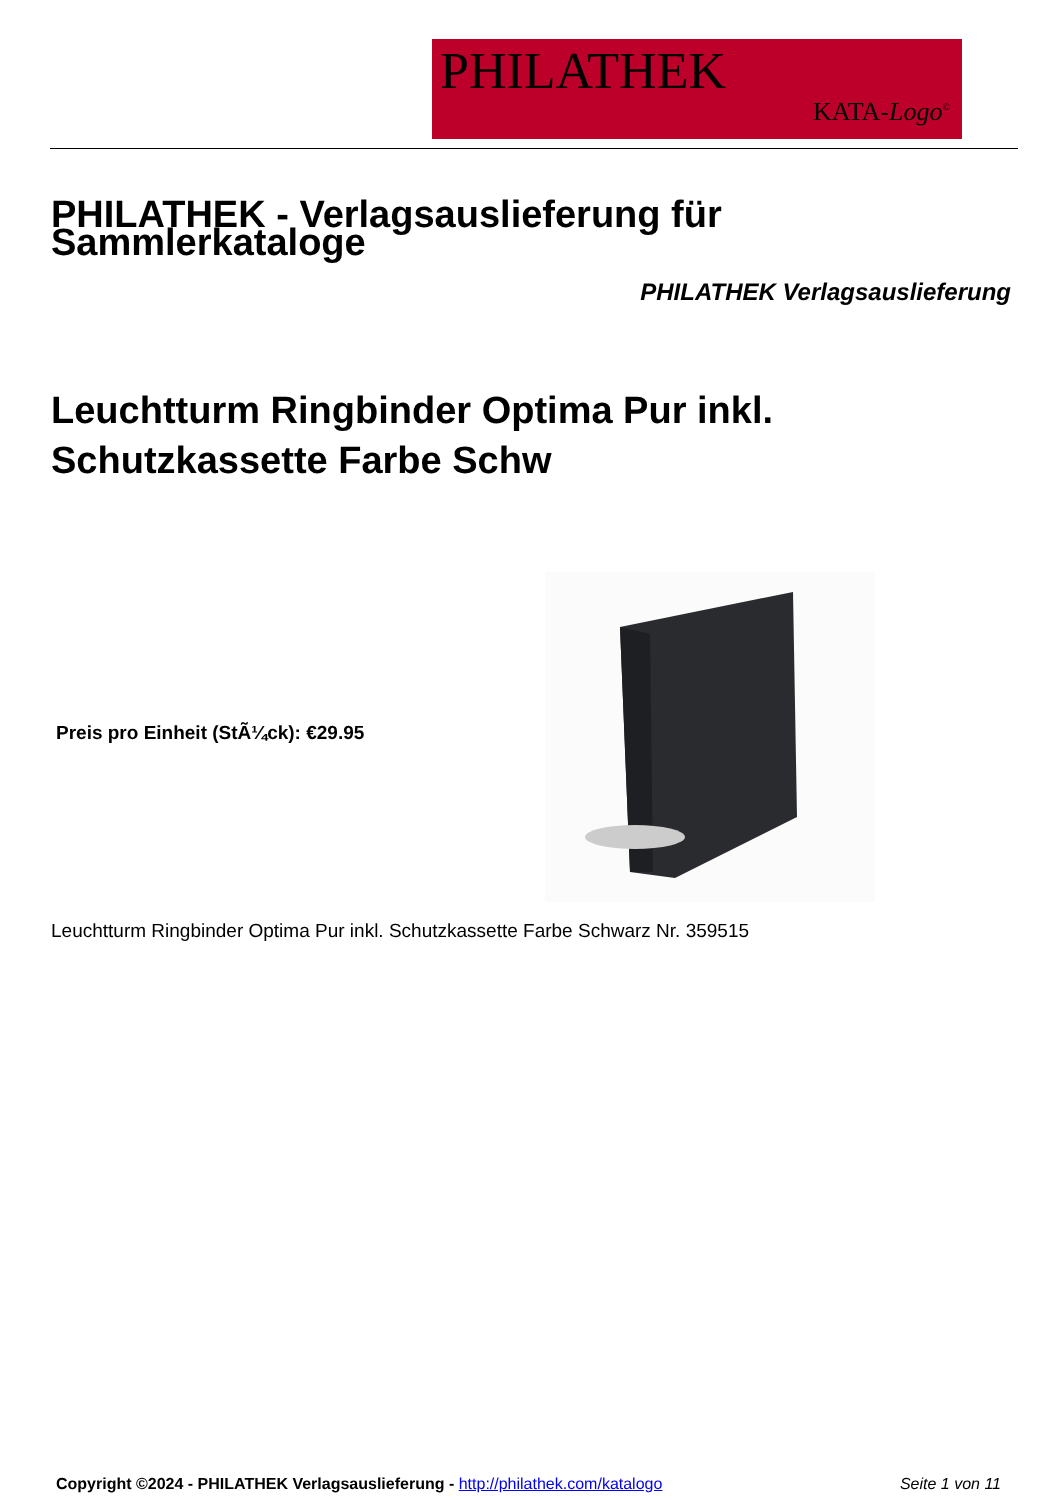PHILATHEK
KATA-Logo<sup>©</sup>
PHILATHEK - Verlagsauslieferung für Sammlerkataloge
PHILATHEK Verlagsauslieferung
Leuchtturm Ringbinder Optima Pur inkl.
Schutzkassette Farbe Schw
Preis pro Einheit (StÃ¼ck): €29.95
Leuchtturm Ringbinder Optima Pur inkl. Schutzkassette Farbe Schwarz Nr. 359515
Copyright ©2024 - PHILATHEK Verlagsauslieferung - http://philathek.com/katalogo
Seite 1 von 11